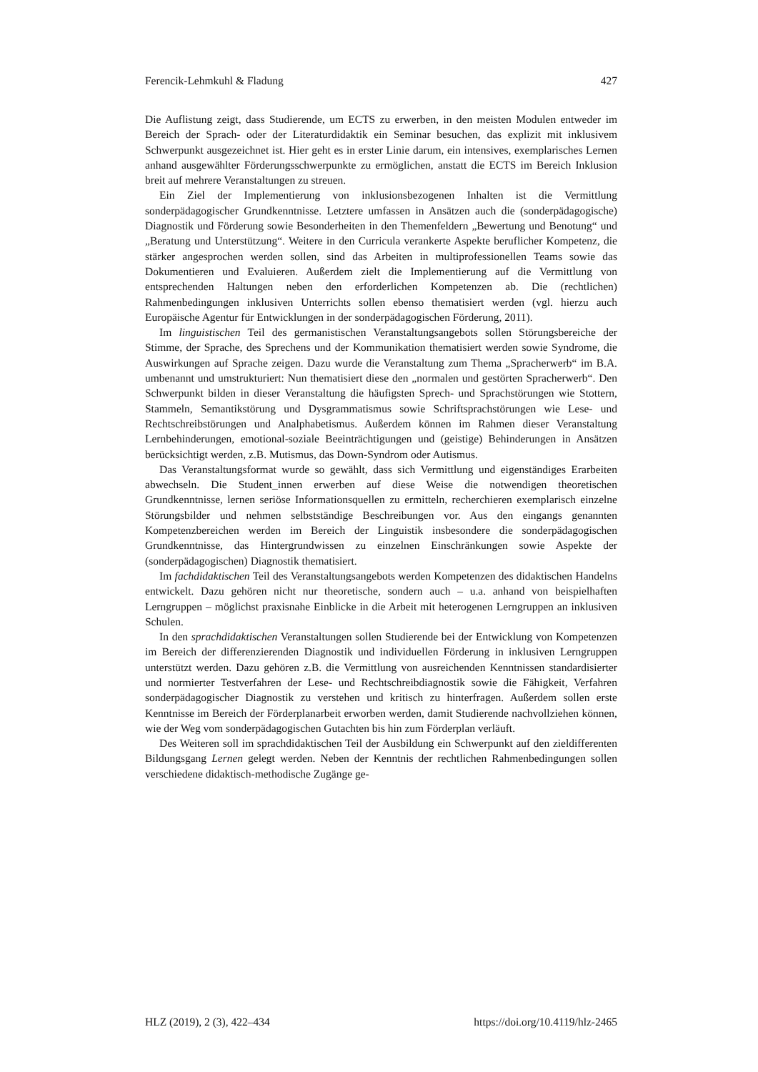Ferencik-Lehmkuhl & Fladung 427
Die Auflistung zeigt, dass Studierende, um ECTS zu erwerben, in den meisten Modulen entweder im Bereich der Sprach- oder der Literaturdidaktik ein Seminar besuchen, das explizit mit inklusivem Schwerpunkt ausgezeichnet ist. Hier geht es in erster Linie darum, ein intensives, exemplarisches Lernen anhand ausgewählter Förderungsschwerpunkte zu ermöglichen, anstatt die ECTS im Bereich Inklusion breit auf mehrere Veranstaltungen zu streuen.
Ein Ziel der Implementierung von inklusionsbezogenen Inhalten ist die Vermittlung sonderpädagogischer Grundkenntnisse. Letztere umfassen in Ansätzen auch die (sonderpädagogische) Diagnostik und Förderung sowie Besonderheiten in den Themenfeldern „Bewertung und Benotung“ und „Beratung und Unterstützung“. Weitere in den Curricula verankerte Aspekte beruflicher Kompetenz, die stärker angesprochen werden sollen, sind das Arbeiten in multiprofessionellen Teams sowie das Dokumentieren und Evaluieren. Außerdem zielt die Implementierung auf die Vermittlung von entsprechenden Haltungen neben den erforderlichen Kompetenzen ab. Die (rechtlichen) Rahmenbedingungen inklusiven Unterrichts sollen ebenso thematisiert werden (vgl. hierzu auch Europäische Agentur für Entwicklungen in der sonderpädagogischen Förderung, 2011).
Im linguistischen Teil des germanistischen Veranstaltungsangebots sollen Störungsbereiche der Stimme, der Sprache, des Sprechens und der Kommunikation thematisiert werden sowie Syndrome, die Auswirkungen auf Sprache zeigen. Dazu wurde die Veranstaltung zum Thema „Spracherwerb“ im B.A. umbenannt und umstrukturiert: Nun thematisiert diese den „normalen und gestörten Spracherwerb“. Den Schwerpunkt bilden in dieser Veranstaltung die häufigsten Sprech- und Sprachstörungen wie Stottern, Stammeln, Semantikstörung und Dysgrammatismus sowie Schriftsprachstörungen wie Lese- und Rechtschreibstörungen und Analphabetismus. Außerdem können im Rahmen dieser Veranstaltung Lernbehinderungen, emotional-soziale Beeinträchtigungen und (geistige) Behinderungen in Ansätzen berücksichtigt werden, z.B. Mutismus, das Down-Syndrom oder Autismus.
Das Veranstaltungsformat wurde so gewählt, dass sich Vermittlung und eigenständiges Erarbeiten abwechseln. Die Student_innen erwerben auf diese Weise die notwendigen theoretischen Grundkenntnisse, lernen seriöse Informationsquellen zu ermitteln, recherchieren exemplarisch einzelne Störungsbilder und nehmen selbstständige Beschreibungen vor. Aus den eingangs genannten Kompetenzbereichen werden im Bereich der Linguistik insbesondere die sonderpädagogischen Grundkenntnisse, das Hintergrundwissen zu einzelnen Einschränkungen sowie Aspekte der (sonderpädagogischen) Diagnostik thematisiert.
Im fachdidaktischen Teil des Veranstaltungsangebots werden Kompetenzen des didaktischen Handelns entwickelt. Dazu gehören nicht nur theoretische, sondern auch – u.a. anhand von beispielhaften Lerngruppen – möglichst praxisnahe Einblicke in die Arbeit mit heterogenen Lerngruppen an inklusiven Schulen.
In den sprachdidaktischen Veranstaltungen sollen Studierende bei der Entwicklung von Kompetenzen im Bereich der differenzierenden Diagnostik und individuellen Förderung in inklusiven Lerngruppen unterstützt werden. Dazu gehören z.B. die Vermittlung von ausreichenden Kenntnissen standardisierter und normierter Testverfahren der Lese- und Rechtschreibdiagnostik sowie die Fähigkeit, Verfahren sonderpädagogischer Diagnostik zu verstehen und kritisch zu hinterfragen. Außerdem sollen erste Kenntnisse im Bereich der Förderplanarbeit erworben werden, damit Studierende nachvollziehen können, wie der Weg vom sonderpädagogischen Gutachten bis hin zum Förderplan verläuft.
Des Weiteren soll im sprachdidaktischen Teil der Ausbildung ein Schwerpunkt auf den zieldifferenten Bildungsgang Lernen gelegt werden. Neben der Kenntnis der rechtlichen Rahmenbedingungen sollen verschiedene didaktisch-methodische Zugänge ge-
HLZ (2019), 2 (3), 422–434 https://doi.org/10.4119/hlz-2465